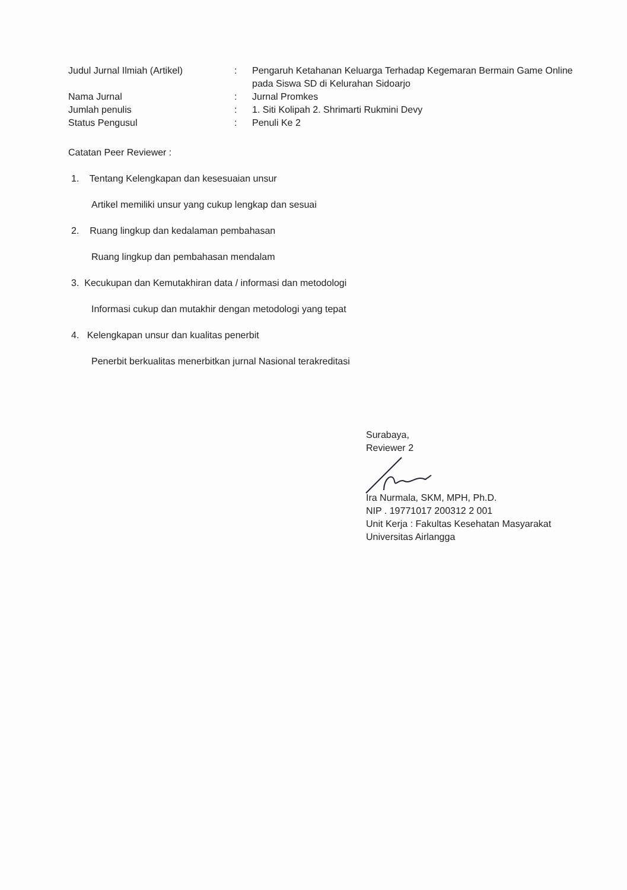| Judul Jurnal Ilmiah (Artikel) | : | Pengaruh Ketahanan Keluarga Terhadap Kegemaran Bermain Game Online pada Siswa SD di Kelurahan Sidoarjo |
| Nama Jurnal | : | Jurnal Promkes |
| Jumlah penulis | : | 1. Siti Kolipah 2. Shrimarti Rukmini Devy |
| Status Pengusul | : | Penuli Ke 2 |
Catatan Peer Reviewer :
1. Tentang Kelengkapan dan kesesuaian unsur
Artikel memiliki unsur yang cukup lengkap dan sesuai
2. Ruang lingkup dan kedalaman pembahasan
Ruang lingkup dan pembahasan mendalam
3. Kecukupan dan Kemutakhiran data / informasi dan metodologi
Informasi cukup dan mutakhir dengan metodologi yang tepat
4. Kelengkapan unsur dan kualitas penerbit
Penerbit berkualitas menerbitkan jurnal Nasional terakreditasi
Surabaya,
Reviewer 2 Ira Nurmala, SKM, MPH, Ph.D.
NIP . 19771017 200312 2 001
Unit Kerja : Fakultas Kesehatan Masyarakat
Universitas Airlangga